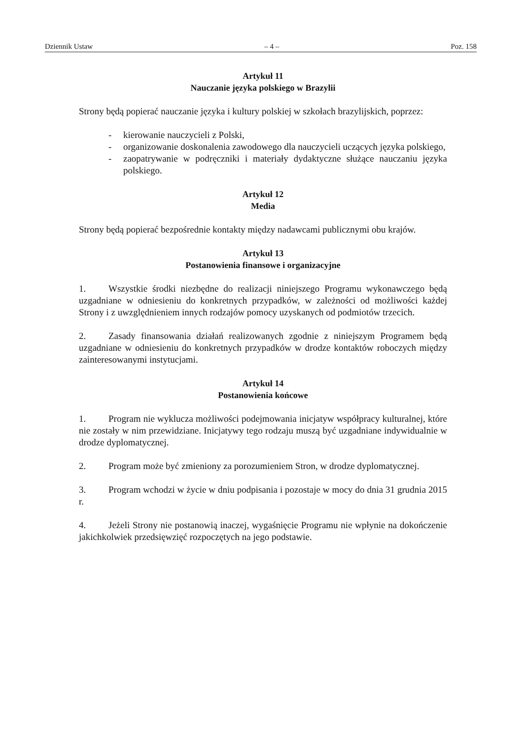Dziennik Ustaw – 4 – Poz. 158
Artykuł 11
Nauczanie języka polskiego w Brazylii
Strony będą popierać nauczanie języka i kultury polskiej w szkołach brazylijskich, poprzez:
- kierowanie nauczycieli z Polski,
- organizowanie doskonalenia zawodowego dla nauczycieli uczących języka polskiego,
- zaopatrywanie w podręczniki i materiały dydaktyczne służące nauczaniu języka polskiego.
Artykuł 12
Media
Strony będą popierać bezpośrednie kontakty między nadawcami publicznymi obu krajów.
Artykuł 13
Postanowienia finansowe i organizacyjne
1. Wszystkie środki niezbędne do realizacji niniejszego Programu wykonawczego będą uzgadniane w odniesieniu do konkretnych przypadków, w zależności od możliwości każdej Strony i z uwzględnieniem innych rodzajów pomocy uzyskanych od podmiotów trzecich.
2. Zasady finansowania działań realizowanych zgodnie z niniejszym Programem będą uzgadniane w odniesieniu do konkretnych przypadków w drodze kontaktów roboczych między zainteresowanymi instytucjami.
Artykuł 14
Postanowienia końcowe
1. Program nie wyklucza możliwości podejmowania inicjatyw współpracy kulturalnej, które nie zostały w nim przewidziane. Inicjatywy tego rodzaju muszą być uzgadniane indywidualnie w drodze dyplomatycznej.
2. Program może być zmieniony za porozumieniem Stron, w drodze dyplomatycznej.
3. Program wchodzi w życie w dniu podpisania i pozostaje w mocy do dnia 31 grudnia 2015 r.
4. Jeżeli Strony nie postanowią inaczej, wygaśnięcie Programu nie wpłynie na dokończenie jakichkolwiek przedsięwzięć rozpoczętych na jego podstawie.